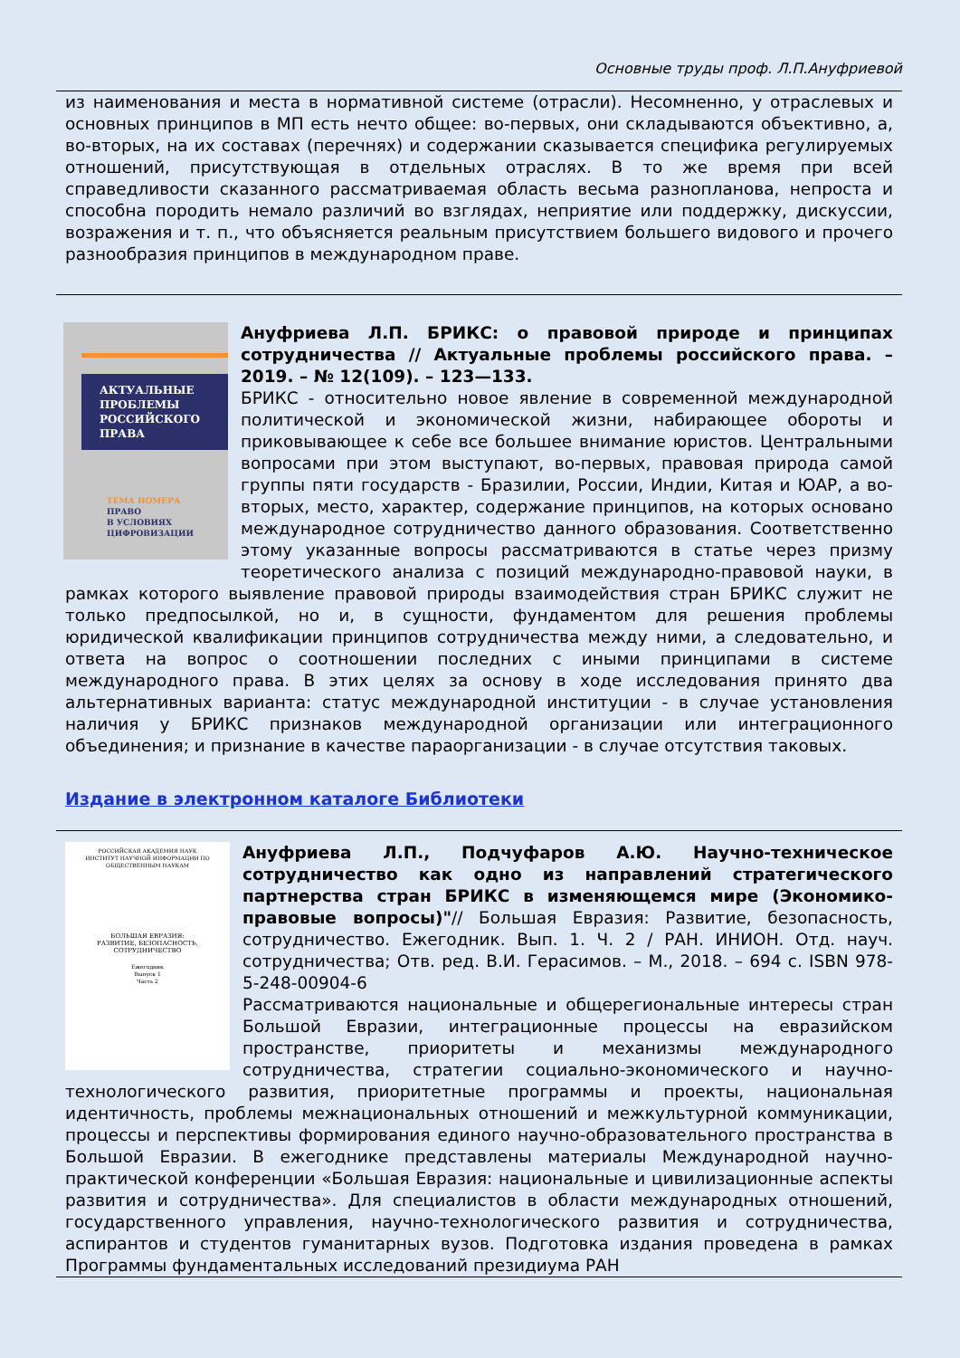Основные труды проф. Л.П.Ануфриевой
из наименования и места в нормативной системе (отрасли). Несомненно, у отраслевых и основных принципов в МП есть нечто общее: во-первых, они складываются объективно, а, во-вторых, на их составах (перечнях) и содержании сказывается специфика регулируемых отношений, присутствующая в отдельных отраслях. В то же время при всей справедливости сказанного рассматриваемая область весьма разнопланова, непроста и способна породить немало различий во взглядах, неприятие или поддержку, дискуссии, возражения и т. п., что объясняется реальным присутствием большего видового и прочего разнообразия принципов в международном праве.
АКТУАЛЬНЫЕ
ПРОБЛЕМЫ
РОССИЙСКОГО
ПРАВА
ТЕМА НОМЕРА
ПРАВО
В УСЛОВИЯХ
ЦИФРОВИЗАЦИИ
Ануфриева Л.П. БРИКС: о правовой природе и принципах сотрудничества // Актуальные проблемы российского права. – 2019. – № 12(109). – 123—133.
БРИКС - относительно новое явление в современной международной политической и экономической жизни, набирающее обороты и приковывающее к себе все большее внимание юристов. Центральными вопросами при этом выступают, во-первых, правовая природа самой группы пяти государств - Бразилии, России, Индии, Китая и ЮАР, а во-вторых, место, характер, содержание принципов, на которых основано международное сотрудничество данного образования. Соответственно этому указанные вопросы рассматриваются в статье через призму теоретического анализа с позиций международно-правовой науки, в рамках которого выявление правовой природы взаимодействия стран БРИКС служит не только предпосылкой, но и, в сущности, фундаментом для решения проблемы юридической квалификации принципов сотрудничества между ними, а следовательно, и ответа на вопрос о соотношении последних с иными принципами в системе международного права. В этих целях за основу в ходе исследования принято два альтернативных варианта: статус международной институции - в случае установления наличия у БРИКС признаков международной организации или интеграционного объединения; и признание в качестве параорганизации - в случае отсутствия таковых.
Издание в электронном каталоге Библиотеки
РОССИЙСКАЯ АКАДЕМИЯ НАУК
ИНСТИТУТ НАУЧНОЙ ИНФОРМАЦИИ ПО ОБЩЕСТВЕННЫМ НАУКАМ
БОЛЬШАЯ ЕВРАЗИЯ:
РАЗВИТИЕ, БЕЗОПАСНОСТЬ, СОТРУДНИЧЕСТВО
Ежегодник
Выпуск 1
Часть 2
Ануфриева Л.П., Подчуфаров А.Ю. Научно-техническое сотрудничество как одно из направлений стратегического партнерства стран БРИКС в изменяющемся мире (Экономико-правовые вопросы)"// Большая Евразия: Развитие, безопасность, сотрудничество. Ежегодник. Вып. 1. Ч. 2 / РАН. ИНИОН. Отд. науч. сотрудничества; Отв. ред. В.И. Герасимов. – М., 2018. – 694 с. ISBN 978-5-248-00904-6
Рассматриваются национальные и общерегиональные интересы стран Большой Евразии, интеграционные процессы на евразийском пространстве, приоритеты и механизмы международного сотрудничества, стратегии социально-экономического и научно-технологического развития, приоритетные программы и проекты, национальная идентичность, проблемы межнациональных отношений и межкультурной коммуникации, процессы и перспективы формирования единого научно-образовательного пространства в Большой Евразии. В ежегоднике представлены материалы Международной научно-практической конференции «Большая Евразия: национальные и цивилизационные аспекты развития и сотрудничества». Для специалистов в области международных отношений, государственного управления, научно-технологического развития и сотрудничества, аспирантов и студентов гуманитарных вузов. Подготовка издания проведена в рамках Программы фундаментальных исследований президиума РАН